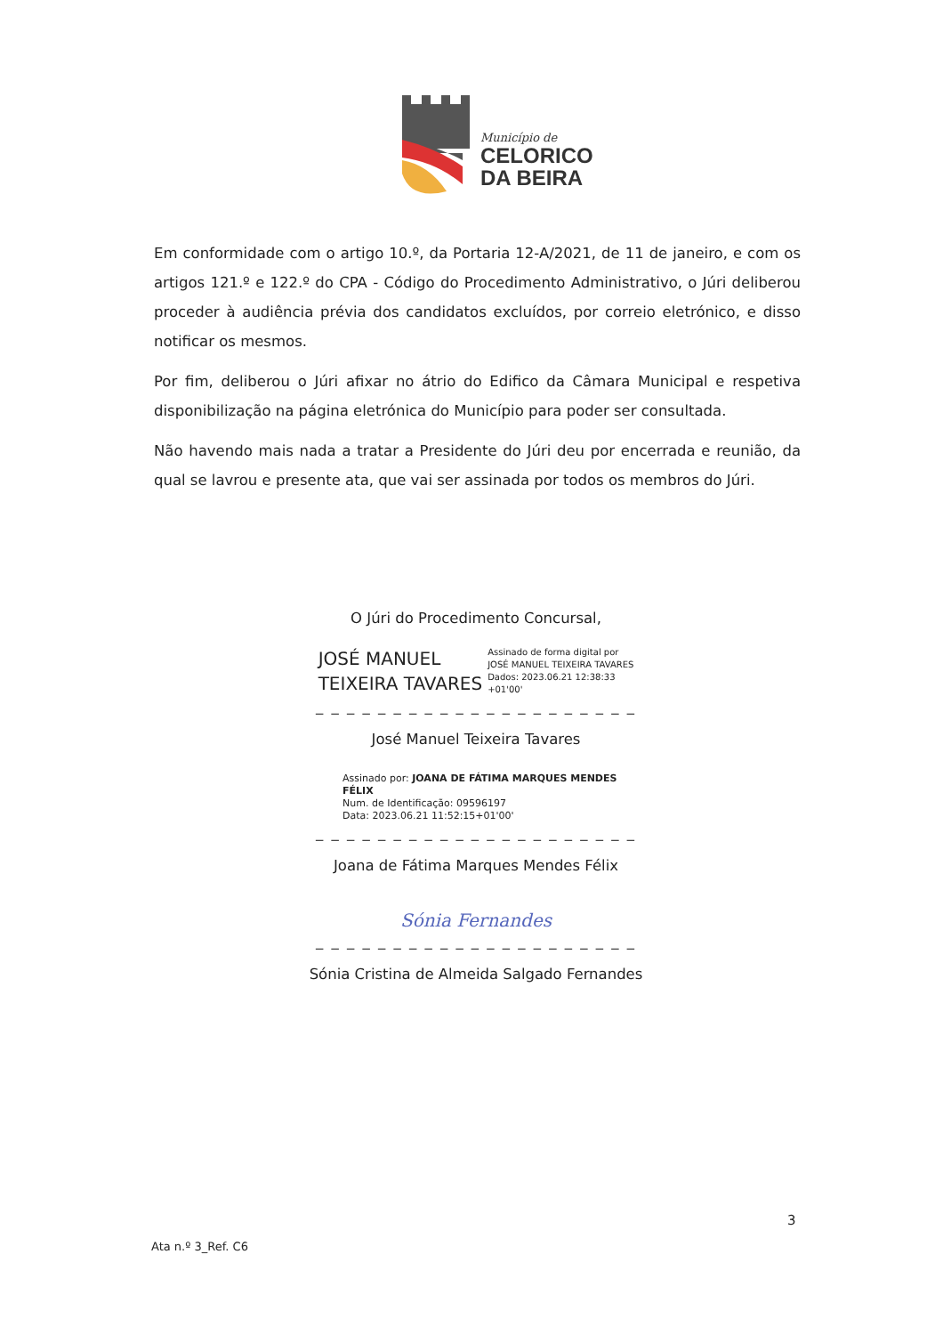Município de
CELORICO
DA BEIRA
Em conformidade com o artigo 10.º, da Portaria 12-A/2021, de 11 de janeiro, e com os artigos 121.º e 122.º do CPA - Código do Procedimento Administrativo, o Júri deliberou proceder à audiência prévia dos candidatos excluídos, por correio eletrónico, e disso notificar os mesmos.
Por fim, deliberou o Júri afixar no átrio do Edifico da Câmara Municipal e respetiva disponibilização na página eletrónica do Município para poder ser consultada.
Não havendo mais nada a tratar a Presidente do Júri deu por encerrada e reunião, da qual se lavrou e presente ata, que vai ser assinada por todos os membros do Júri.
O Júri do Procedimento Concursal,
JOSÉ MANUEL
TEIXEIRA TAVARES
Assinado de forma digital por
JOSÉ MANUEL TEIXEIRA TAVARES
Dados: 2023.06.21 12:38:33
+01'00'
_ _ _ _ _ _ _ _ _ _ _ _ _ _ _ _ _ _ _ _ _
José Manuel Teixeira Tavares
Assinado por: JOANA DE FÁTIMA MARQUES MENDES FÉLIX
Num. de Identificação: 09596197
Data: 2023.06.21 11:52:15+01'00'
_ _ _ _ _ _ _ _ _ _ _ _ _ _ _ _ _ _ _ _ _
Joana de Fátima Marques Mendes Félix
Sónia Fernandes
_ _ _ _ _ _ _ _ _ _ _ _ _ _ _ _ _ _ _ _ _
Sónia Cristina de Almeida Salgado Fernandes
3
Ata n.º 3_Ref. C6